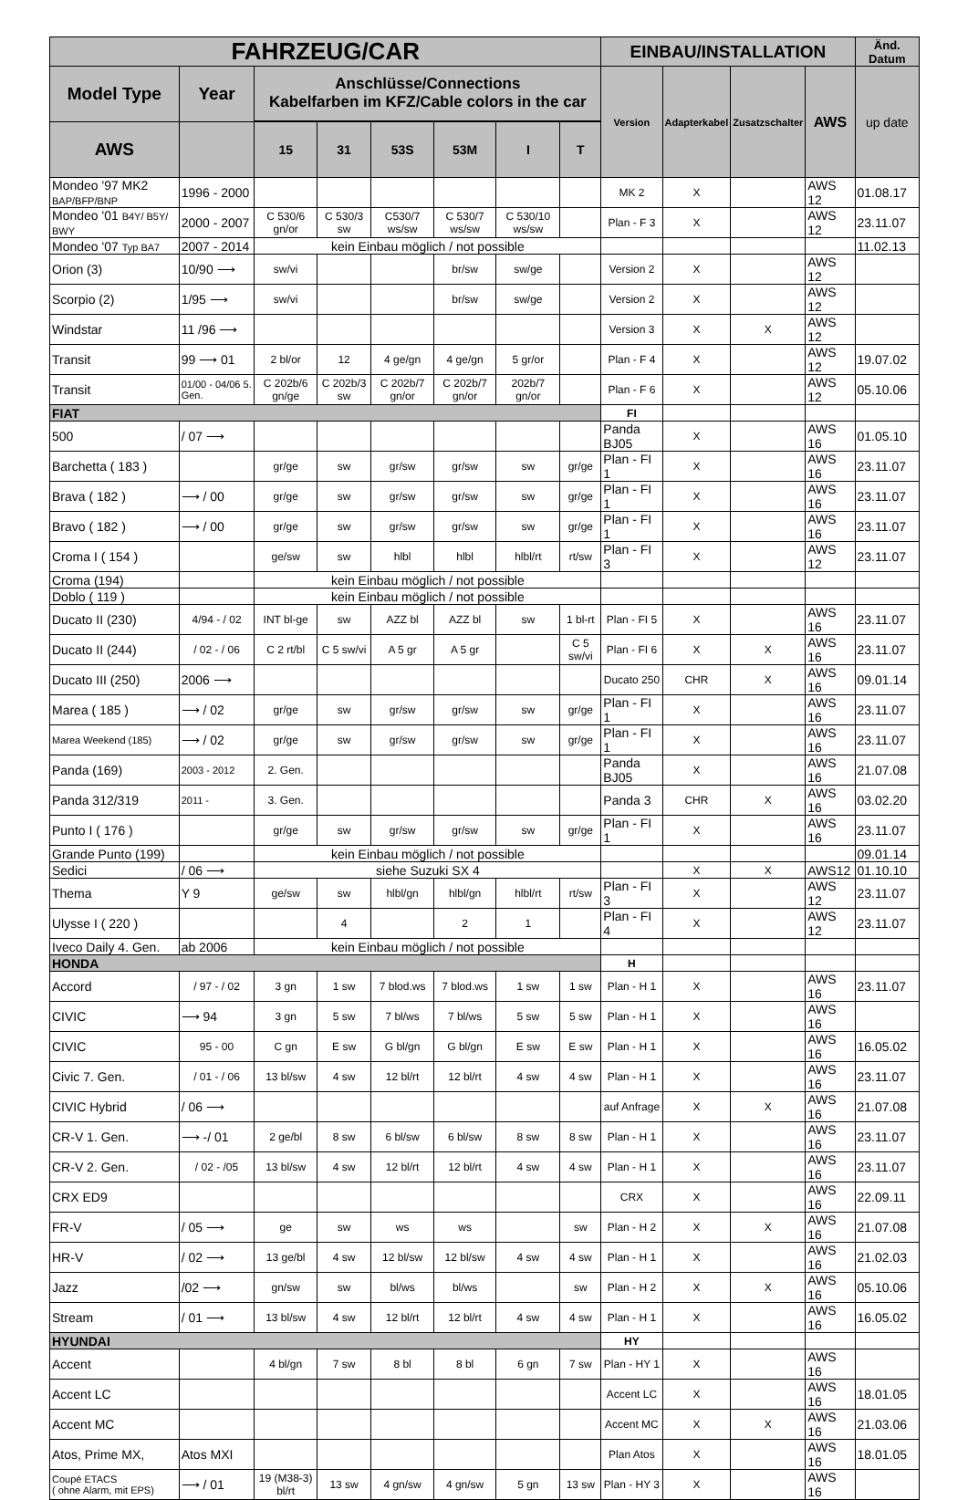| FAHRZEUG/CAR | | | | | | | | EINBAU/INSTALLATION | | | | Änd. Datum |
| --- | --- | --- | --- | --- | --- | --- | --- | --- | --- | --- | --- | --- |
| Model Type | Year | Anschlüsse/Connections Kabelfarben im KFZ/Cable colors in the car | | | | | | Version | Adapterkabel | Zusatzschalter | AWS | up date |
| AWS | | 15 | 31 | 53S | 53M | I | T | | | | | |
| Mondeo '97 MK2 BAP/BFP/BNP | 1996 - 2000 | | | | | | | MK 2 | X | | AWS 12 | 01.08.17 |
| Mondeo '01 B4Y/ B5Y/ BWY | 2000 - 2007 | C 530/6 gn/or | C 530/3 sw | C530/7 ws/sw | C 530/7 ws/sw | C 530/10 ws/sw | | Plan - F 3 | X | | AWS 12 | 23.11.07 |
| Mondeo '07 Typ BA7 | 2007 - 2014 | kein Einbau möglich / not possible | | | | | | | | | | 11.02.13 |
| Orion (3) | 10/90 ⟶ | sw/vi | | | br/sw | sw/ge | | Version 2 | X | | AWS 12 | |
| Scorpio (2) | 1/95 ⟶ | sw/vi | | | br/sw | sw/ge | | Version 2 | X | | AWS 12 | |
| Windstar | 11 /96 ⟶ | | | | | | | Version 3 | X | X | AWS 12 | |
| Transit | 99 ⟶ 01 | 2 bl/or | 12 | 4 ge/gn | 4 ge/gn | 5 gr/or | | Plan - F 4 | X | | AWS 12 | 19.07.02 |
| Transit | 01/00 - 04/06 5. Gen. | C 202b/6 gn/ge | C 202b/3 sw | C 202b/7 gn/or | C 202b/7 gn/or | 202b/7 gn/or | | Plan - F 6 | X | | AWS 12 | 05.10.06 |
| FIAT | | | | | | | | FI | | | | |
| 500 | / 07 ⟶ | | | | | | | Panda BJ05 | X | | AWS 16 | 01.05.10 |
| Barchetta ( 183 ) | | gr/ge | sw | gr/sw | gr/sw | sw | gr/ge | Plan - FI 1 | X | | AWS 16 | 23.11.07 |
| Brava ( 182 ) | ⟶ / 00 | gr/ge | sw | gr/sw | gr/sw | sw | gr/ge | Plan - FI 1 | X | | AWS 16 | 23.11.07 |
| Bravo ( 182 ) | ⟶ / 00 | gr/ge | sw | gr/sw | gr/sw | sw | gr/ge | Plan - FI 1 | X | | AWS 16 | 23.11.07 |
| Croma I ( 154 ) | | ge/sw | sw | hlbl | hlbl | hlbl/rt | rt/sw | Plan - FI 3 | X | | AWS 12 | 23.11.07 |
| Croma (194) | | kein Einbau möglich / not possible | | | | | | | | | | |
| Doblo ( 119 ) | | kein Einbau möglich / not possible | | | | | | | | | | |
| Ducato II (230) | 4/94 - / 02 | INT bl-ge | sw | AZZ bl | AZZ bl | sw | 1 bl-rt | Plan - FI 5 | X | | AWS 16 | 23.11.07 |
| Ducato II (244) | / 02 - / 06 | C 2 rt/bl | C 5 sw/vi | A 5 gr | A 5 gr | | C 5 sw/vi | Plan - FI 6 | X | X | AWS 16 | 23.11.07 |
| Ducato III (250) | 2006 ⟶ | | | | | | | Ducato 250 | CHR | X | AWS 16 | 09.01.14 |
| Marea ( 185 ) | ⟶ / 02 | gr/ge | sw | gr/sw | gr/sw | sw | gr/ge | Plan - FI 1 | X | | AWS 16 | 23.11.07 |
| Marea Weekend (185) | ⟶ / 02 | gr/ge | sw | gr/sw | gr/sw | sw | gr/ge | Plan - FI 1 | X | | AWS 16 | 23.11.07 |
| Panda (169) | 2003 - 2012 | 2. Gen. | | | | | | Panda BJ05 | X | | AWS 16 | 21.07.08 |
| Panda 312/319 | 2011 - | 3. Gen. | | | | | | Panda 3 | CHR | X | AWS 16 | 03.02.20 |
| Punto I ( 176 ) | | gr/ge | sw | gr/sw | gr/sw | sw | gr/ge | Plan - FI 1 | X | | AWS 16 | 23.11.07 |
| Grande Punto (199) | | kein Einbau möglich / not possible | | | | | | | | | | 09.01.14 |
| Sedici | / 06 ⟶ | siehe Suzuki SX 4 | | | | | | | X | X | AWS12 | 01.10.10 |
| Thema | Y 9 | ge/sw | sw | hlbl/gn | hlbl/gn | hlbl/rt | rt/sw | Plan - FI 3 | X | | AWS 12 | 23.11.07 |
| Ulysse I ( 220 ) | | | 4 | | 2 | 1 | | Plan - FI 4 | X | | AWS 12 | 23.11.07 |
| Iveco Daily 4. Gen. | ab 2006 | kein Einbau möglich / not possible | | | | | | | | | | |
| HONDA | | | | | | | | H | | | | |
| Accord | / 97 - / 02 | 3 gn | 1 sw | 7 blod.ws | 7 blod.ws | 1 sw | 1 sw | Plan - H 1 | X | | AWS 16 | 23.11.07 |
| CIVIC | ⟶ 94 | 3 gn | 5 sw | 7 bl/ws | 7 bl/ws | 5 sw | 5 sw | Plan - H 1 | X | | AWS 16 | |
| CIVIC | 95 - 00 | C gn | E sw | G bl/gn | G bl/gn | E sw | E sw | Plan - H 1 | X | | AWS 16 | 16.05.02 |
| Civic 7. Gen. | / 01 - / 06 | 13 bl/sw | 4 sw | 12 bl/rt | 12 bl/rt | 4 sw | 4 sw | Plan - H 1 | X | | AWS 16 | 23.11.07 |
| CIVIC Hybrid | / 06 ⟶ | | | | | | | auf Anfrage | X | X | AWS 16 | 21.07.08 |
| CR-V 1. Gen. | ⟶ -/ 01 | 2 ge/bl | 8 sw | 6 bl/sw | 6 bl/sw | 8 sw | 8 sw | Plan - H 1 | X | | AWS 16 | 23.11.07 |
| CR-V 2. Gen. | / 02 - /05 | 13 bl/sw | 4 sw | 12 bl/rt | 12 bl/rt | 4 sw | 4 sw | Plan - H 1 | X | | AWS 16 | 23.11.07 |
| CRX ED9 | | | | | | | | CRX | X | | AWS 16 | 22.09.11 |
| FR-V | / 05 ⟶ | ge | sw | ws | ws | | sw | Plan - H 2 | X | X | AWS 16 | 21.07.08 |
| HR-V | / 02 ⟶ | 13 ge/bl | 4 sw | 12 bl/sw | 12 bl/sw | 4 sw | 4 sw | Plan - H 1 | X | | AWS 16 | 21.02.03 |
| Jazz | /02 ⟶ | gn/sw | sw | bl/ws | bl/ws | | sw | Plan - H 2 | X | X | AWS 16 | 05.10.06 |
| Stream | / 01 ⟶ | 13 bl/sw | 4 sw | 12 bl/rt | 12 bl/rt | 4 sw | 4 sw | Plan - H 1 | X | | AWS 16 | 16.05.02 |
| HYUNDAI | | | | | | | | HY | | | | |
| Accent | | 4 bl/gn | 7 sw | 8 bl | 8 bl | 6 gn | 7 sw | Plan - HY 1 | X | | AWS 16 | |
| Accent LC | | | | | | | | Accent LC | X | | AWS 16 | 18.01.05 |
| Accent MC | | | | | | | | Accent MC | X | X | AWS 16 | 21.03.06 |
| Atos, Prime MX, | Atos MXI | | | | | | | Plan Atos | X | | AWS 16 | 18.01.05 |
| Coupé ETACS ( ohne Alarm, mit EPS) | ⟶ / 01 | 19 (M38-3) bl/rt | 13 sw | 4 gn/sw | 4 gn/sw | 5 gn | 13 sw | Plan - HY 3 | X | | AWS 16 | |